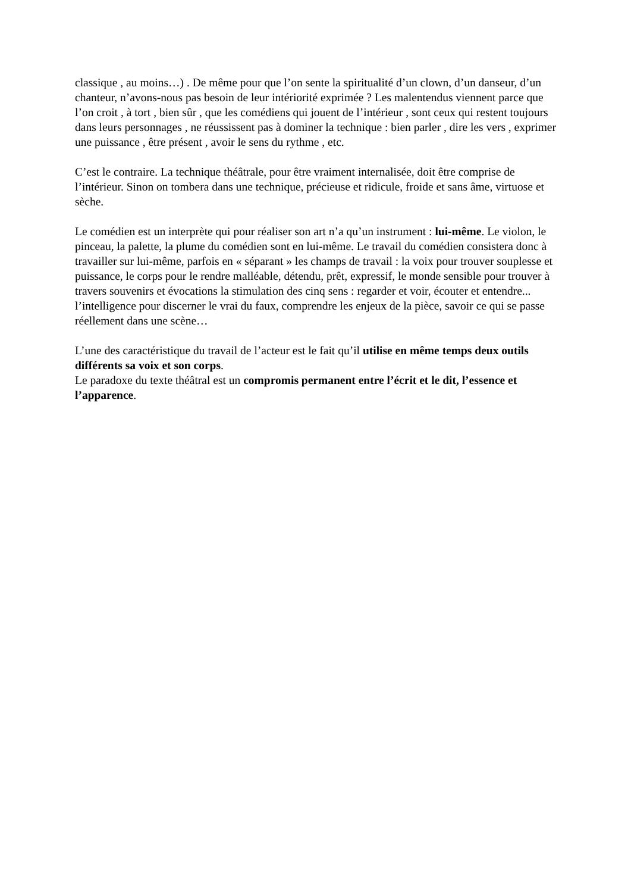classique , au moins…) . De même pour que l’on sente la spiritualité d’un clown, d’un danseur, d’un chanteur, n’avons-nous pas besoin de leur intériorité exprimée ? Les malentendus viennent parce que l’on croit , à tort , bien sûr , que les comédiens qui jouent de l’intérieur , sont ceux qui restent toujours dans leurs personnages , ne réussissent pas à dominer la technique : bien parler , dire les vers , exprimer une puissance , être présent , avoir le sens du rythme , etc.
C’est le contraire. La technique théâtrale, pour être vraiment internalisée, doit être comprise de l’intérieur. Sinon on tombera dans une technique, précieuse et ridicule, froide et sans âme, virtuose et sèche.
Le comédien est un interprète qui pour réaliser son art n’a qu’un instrument : lui-même. Le violon, le pinceau, la palette, la plume du comédien sont en lui-même. Le travail du comédien consistera donc à travailler sur lui-même, parfois en « séparant » les champs de travail : la voix pour trouver souplesse et puissance, le corps pour le rendre malléable, détendu, prêt, expressif, le monde sensible pour trouver à travers souvenirs et évocations la stimulation des cinq sens : regarder et voir, écouter et entendre... l’intelligence pour discerner le vrai du faux, comprendre les enjeux de la pièce, savoir ce qui se passe réellement dans une scène…
L’une des caractéristique du travail de l’acteur est le fait qu’il utilise en même temps deux outils différents sa voix et son corps.
Le paradoxe du texte théâtral est un compromis permanent entre l’écrit et le dit, l’essence et l’apparence.